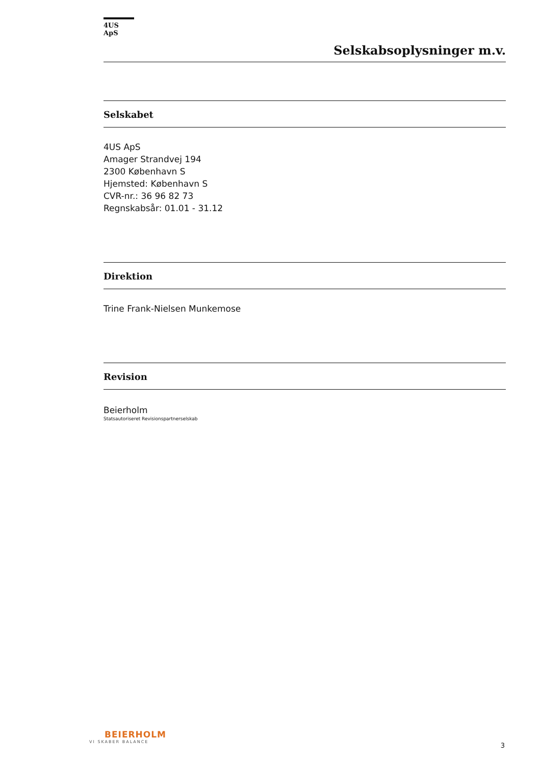4US ApS
Selskabsoplysninger m.v.
Selskabet
4US ApS
Amager Strandvej 194
2300 København S
Hjemsted: København S
CVR-nr.: 36 96 82 73
Regnskabsår: 01.01 - 31.12
Direktion
Trine Frank-Nielsen Munkemose
Revision
Beierholm
Statsautoriseret Revisionspartnerselskab
BEIERHOLM
VI SKABER BALANCE
3